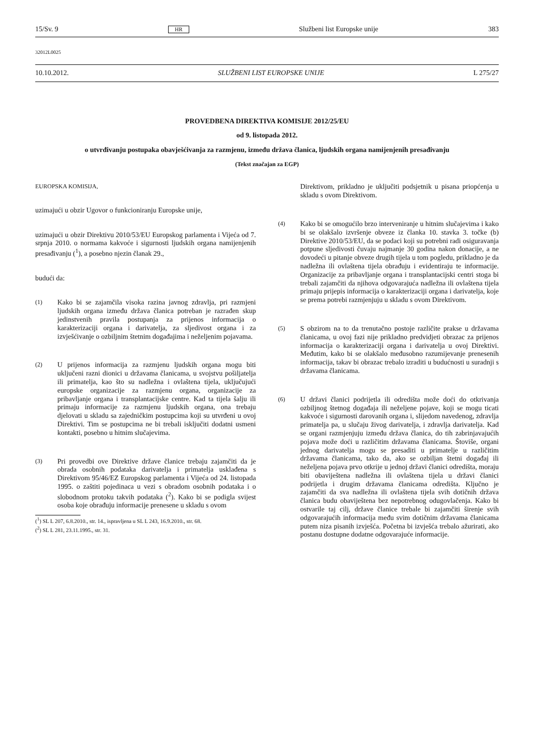15/Sv. 9 HR Službeni list Europske unije 383
32012L0025
10.10.2012. SLUŽBENI LIST EUROPSKE UNIJE L 275/27
PROVEDBENA DIREKTIVA KOMISIJE 2012/25/EU
od 9. listopada 2012.
o utvrđivanju postupaka obavješćivanja za razmjenu, između država članica, ljudskih organa namijenjenih presađivanju
(Tekst značajan za EGP)
EUROPSKA KOMISIJA,
uzimajući u obzir Ugovor o funkcioniranju Europske unije,
uzimajući u obzir Direktivu 2010/53/EU Europskog parlamenta i Vijeća od 7. srpnja 2010. o normama kakvoće i sigurnosti ljudskih organa namijenjenih presađivanju (<sup>1</sup>), a posebno njezin članak 29.,
budući da:
(1)
Kako bi se zajamčila visoka razina javnog zdravlja, pri razmjeni ljudskih organa između država članica potreban je razrađen skup jedinstvenih pravila postupanja za prijenos informacija o karakterizaciji organa i darivatelja, za sljedivost organa i za izvješćivanje o ozbiljnim štetnim događajima i neželjenim pojavama.
(2)
U prijenos informacija za razmjenu ljudskih organa mogu biti uključeni razni dionici u državama članicama, u svojstvu pošiljatelja ili primatelja, kao što su nadležna i ovlaštena tijela, uključujući europske organizacije za razmjenu organa, organizacije za pribavljanje organa i transplantacijske centre. Kad ta tijela šalju ili primaju informacije za razmjenu ljudskih organa, ona trebaju djelovati u skladu sa zajedničkim postupcima koji su utvrđeni u ovoj Direktivi. Tim se postupcima ne bi trebali isključiti dodatni usmeni kontakti, posebno u hitnim slučajevima.
(3)
Pri provedbi ove Direktive države članice trebaju zajamčiti da je obrada osobnih podataka darivatelja i primatelja usklađena s Direktivom 95/46/EZ Europskog parlamenta i Vijeća od 24. listopada 1995. o zaštiti pojedinaca u vezi s obradom osobnih podataka i o slobodnom protoku takvih podataka (<sup>2</sup>). Kako bi se podigla svijest osoba koje obrađuju informacije prenesene u skladu s ovom
(<sup>1</sup>) SL L 207, 6.8.2010., str. 14., ispravljena u SL L 243, 16.9.2010., str. 68.
(<sup>2</sup>) SL L 281, 23.11.1995., str. 31.
Direktivom, prikladno je uključiti podsjetnik u pisana priopćenja u skladu s ovom Direktivom.
(4)
Kako bi se omogućilo brzo interveniranje u hitnim slučajevima i kako bi se olakšalo izvršenje obveze iz članka 10. stavka 3. točke (b) Direktive 2010/53/EU, da se podaci koji su potrebni radi osiguravanja potpune sljedivosti čuvaju najmanje 30 godina nakon donacije, a ne dovodeći u pitanje obveze drugih tijela u tom pogledu, prikladno je da nadležna ili ovlaštena tijela obrađuju i evidentiraju te informacije. Organizacije za pribavljanje organa i transplantacijski centri stoga bi trebali zajamčiti da njihova odgovarajuća nadležna ili ovlaštena tijela primaju prijepis informacija o karakterizaciji organa i darivatelja, koje se prema potrebi razmjenjuju u skladu s ovom Direktivom.
(5)
S obzirom na to da trenutačno postoje različite prakse u državama članicama, u ovoj fazi nije prikladno predvidjeti obrazac za prijenos informacija o karakterizaciji organa i darivatelja u ovoj Direktivi. Međutim, kako bi se olakšalo međusobno razumijevanje prenesenih informacija, takav bi obrazac trebalo izraditi u budućnosti u suradnji s državama članicama.
(6)
U državi članici podrijetla ili odredišta može doći do otkrivanja ozbiljnog štetnog događaja ili neželjene pojave, koji se mogu ticati kakvoće i sigurnosti darovanih organa i, slijedom navedenog, zdravlja primatelja pa, u slučaju živog darivatelja, i zdravlja darivatelja. Kad se organi razmjenjuju između država članica, do tih zabrinjavajućih pojava može doći u različitim državama članicama. Štoviše, organi jednog darivatelja mogu se presaditi u primatelje u različitim državama članicama, tako da, ako se ozbiljan štetni događaj ili neželjena pojava prvo otkrije u jednoj državi članici odredišta, moraju biti obaviještena nadležna ili ovlaštena tijela u državi članici podrijetla i drugim državama članicama odredišta. Ključno je zajamčiti da sva nadležna ili ovlaštena tijela svih dotičnih država članica budu obaviještena bez nepotrebnog odugovlačenja. Kako bi ostvarile taj cilj, države članice trebale bi zajamčiti širenje svih odgovarajućih informacija među svim dotičnim državama članicama putem niza pisanih izvješća. Početna bi izvješća trebalo ažurirati, ako postanu dostupne dodatne odgovarajuće informacije.